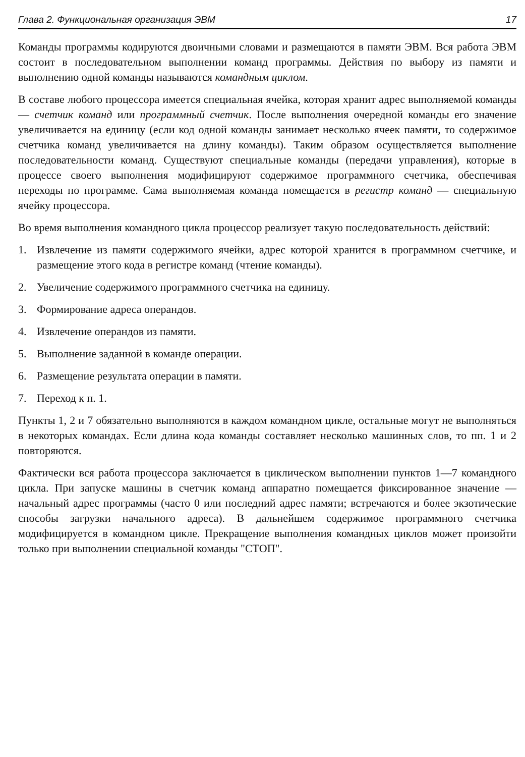Глава 2. Функциональная организация ЭВМ 17
Команды программы кодируются двоичными словами и размещаются в памяти ЭВМ. Вся работа ЭВМ состоит в последовательном выполнении команд программы. Действия по выбору из памяти и выполнению одной команды называются командным циклом.
В составе любого процессора имеется специальная ячейка, которая хранит адрес выполняемой команды — счетчик команд или программный счетчик. После выполнения очередной команды его значение увеличивается на единицу (если код одной команды занимает несколько ячеек памяти, то содержимое счетчика команд увеличивается на длину команды). Таким образом осуществляется выполнение последовательности команд. Существуют специальные команды (передачи управления), которые в процессе своего выполнения модифицируют содержимое программного счетчика, обеспечивая переходы по программе. Сама выполняемая команда помещается в регистр команд — специальную ячейку процессора.
Во время выполнения командного цикла процессор реализует такую последовательность действий:
1. Извлечение из памяти содержимого ячейки, адрес которой хранится в программном счетчике, и размещение этого кода в регистре команд (чтение команды).
2. Увеличение содержимого программного счетчика на единицу.
3. Формирование адреса операндов.
4. Извлечение операндов из памяти.
5. Выполнение заданной в команде операции.
6. Размещение результата операции в памяти.
7. Переход к п. 1.
Пункты 1, 2 и 7 обязательно выполняются в каждом командном цикле, остальные могут не выполняться в некоторых командах. Если длина кода команды составляет несколько машинных слов, то пп. 1 и 2 повторяются.
Фактически вся работа процессора заключается в циклическом выполнении пунктов 1—7 командного цикла. При запуске машины в счетчик команд аппаратно помещается фиксированное значение — начальный адрес программы (часто 0 или последний адрес памяти; встречаются и более экзотические способы загрузки начального адреса). В дальнейшем содержимое программного счетчика модифицируется в командном цикле. Прекращение выполнения командных циклов может произойти только при выполнении специальной команды "СТОП".